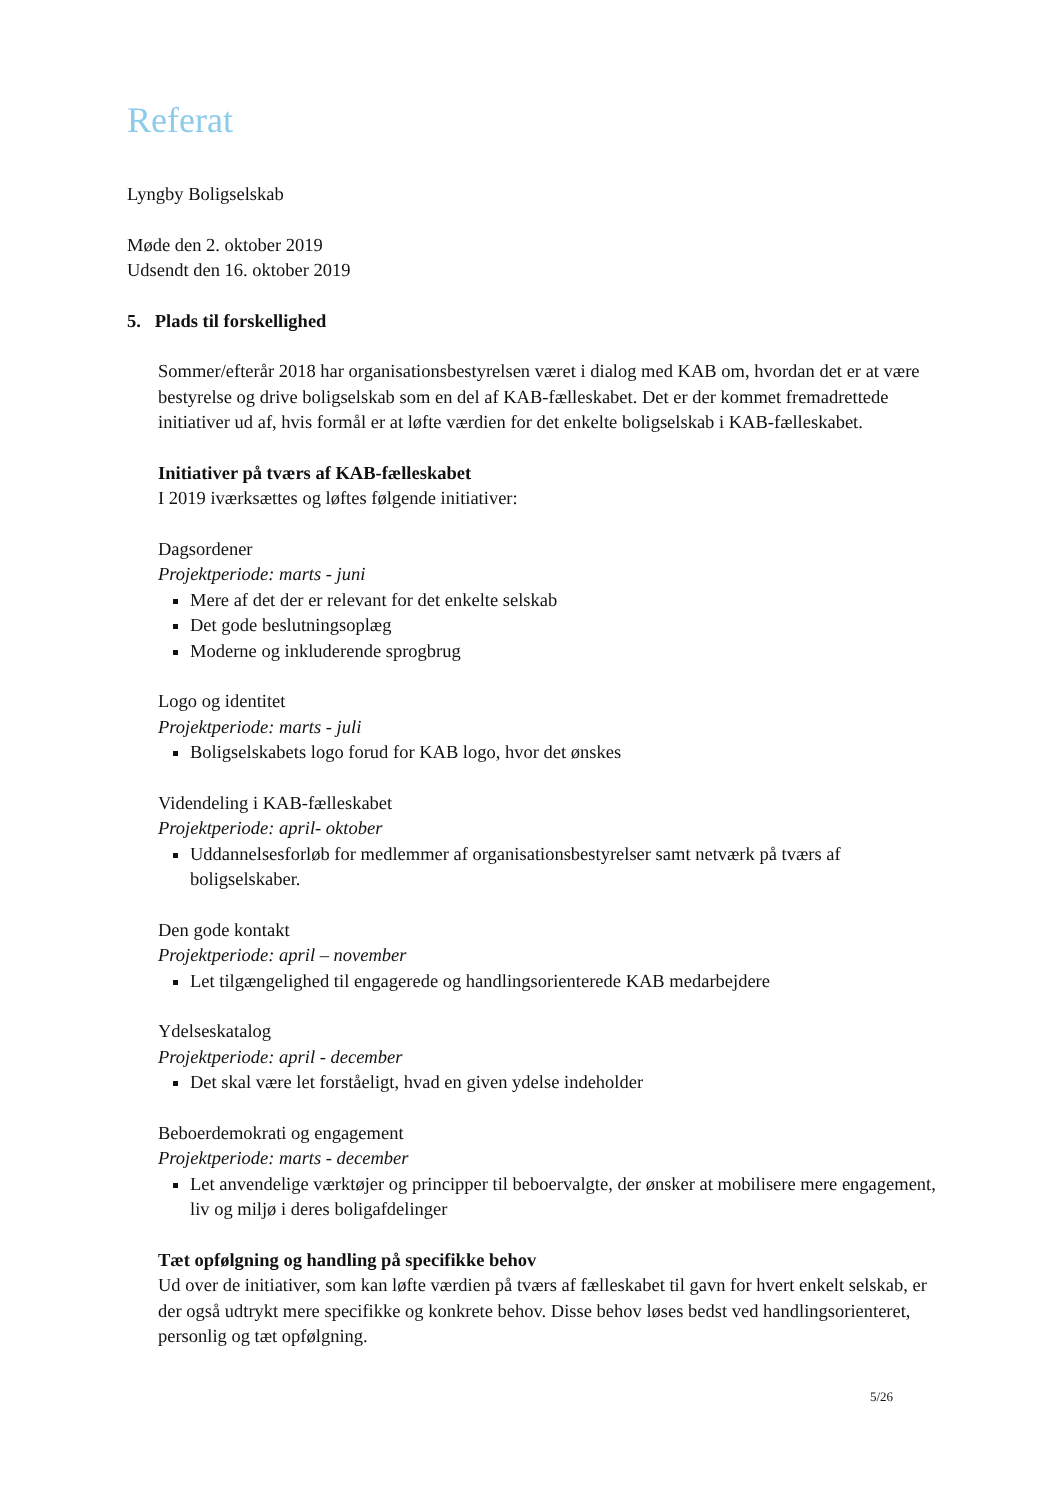Referat
Lyngby Boligselskab
Møde den 2. oktober 2019
Udsendt den 16. oktober 2019
5. Plads til forskellighed
Sommer/efterår 2018 har organisationsbestyrelsen været i dialog med KAB om, hvordan det er at være bestyrelse og drive boligselskab som en del af KAB-fælleskabet. Det er der kommet fremadrettede initiativer ud af, hvis formål er at løfte værdien for det enkelte boligselskab i KAB-fælleskabet.
Initiativer på tværs af KAB-fælleskabet
I 2019 iværksættes og løftes følgende initiativer:
Dagsordener
Projektperiode: marts - juni
Mere af det der er relevant for det enkelte selskab
Det gode beslutningsoplæg
Moderne og inkluderende sprogbrug
Logo og identitet
Projektperiode: marts - juli
Boligselskabets logo forud for KAB logo, hvor det ønskes
Videndeling i KAB-fælleskabet
Projektperiode: april- oktober
Uddannelsesforløb for medlemmer af organisationsbestyrelser samt netværk på tværs af boligselskaber.
Den gode kontakt
Projektperiode: april – november
Let tilgængelighed til engagerede og handlingsorienterede KAB medarbejdere
Ydelseskatalog
Projektperiode: april - december
Det skal være let forståeligt, hvad en given ydelse indeholder
Beboerdemokrati og engagement
Projektperiode: marts - december
Let anvendelige værktøjer og principper til beboervalgte, der ønsker at mobilisere mere engagement, liv og miljø i deres boligafdelinger
Tæt opfølgning og handling på specifikke behov
Ud over de initiativer, som kan løfte værdien på tværs af fælleskabet til gavn for hvert enkelt selskab, er der også udtrykt mere specifikke og konkrete behov. Disse behov løses bedst ved handlingsorienteret, personlig og tæt opfølgning.
5/26